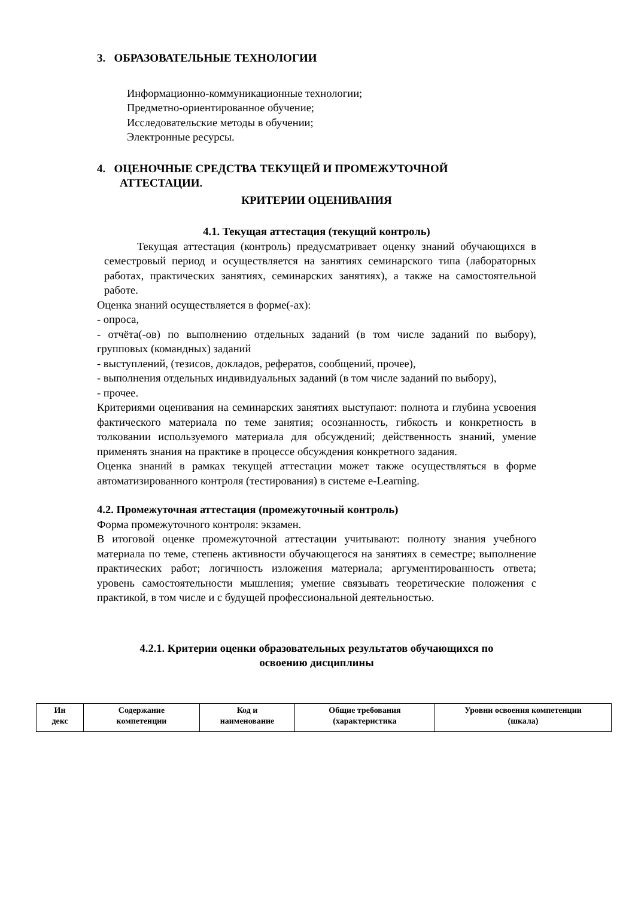3. ОБРАЗОВАТЕЛЬНЫЕ ТЕХНОЛОГИИ
Информационно-коммуникационные технологии;
Предметно-ориентированное обучение;
Исследовательские методы в обучении;
Электронные ресурсы.
4. ОЦЕНОЧНЫЕ СРЕДСТВА ТЕКУЩЕЙ И ПРОМЕЖУТОЧНОЙ
АТТЕСТАЦИИ.
КРИТЕРИИ ОЦЕНИВАНИЯ
4.1. Текущая аттестация (текущий контроль)
Текущая аттестация (контроль) предусматривает оценку знаний обучающихся в семестровый период и осуществляется на занятиях семинарского типа (лабораторных работах, практических занятиях, семинарских занятиях), а также на самостоятельной работе.
Оценка знаний осуществляется в форме(-ах):
- опроса,
- отчёта(-ов) по выполнению отдельных заданий (в том числе заданий по выбору), групповых (командных) заданий
- выступлений, (тезисов, докладов, рефератов, сообщений, прочее),
- выполнения отдельных индивидуальных заданий (в том числе заданий по выбору),
- прочее.
Критериями оценивания на семинарских занятиях выступают: полнота и глубина усвоения фактического материала по теме занятия; осознанность, гибкость и конкретность в толковании используемого материала для обсуждений; действенность знаний, умение применять знания на практике в процессе обсуждения конкретного задания.
Оценка знаний в рамках текущей аттестации может также осуществляться в форме автоматизированного контроля (тестирования) в системе e-Learning.
4.2. Промежуточная аттестация (промежуточный контроль)
Форма промежуточного контроля: экзамен.
В итоговой оценке промежуточной аттестации учитывают: полноту знания учебного материала по теме, степень активности обучающегося на занятиях в семестре; выполнение практических работ; логичность изложения материала; аргументированность ответа; уровень самостоятельности мышления; умение связывать теоретические положения с практикой, в том числе и с будущей профессиональной деятельностью.
4.2.1. Критерии оценки образовательных результатов обучающихся по
освоению дисциплины
| Ин декс | Содержание компетенции | Код и наименование | Общие требования (характеристика | Уровни освоения компетенции (шкала) |
| --- | --- | --- | --- | --- |